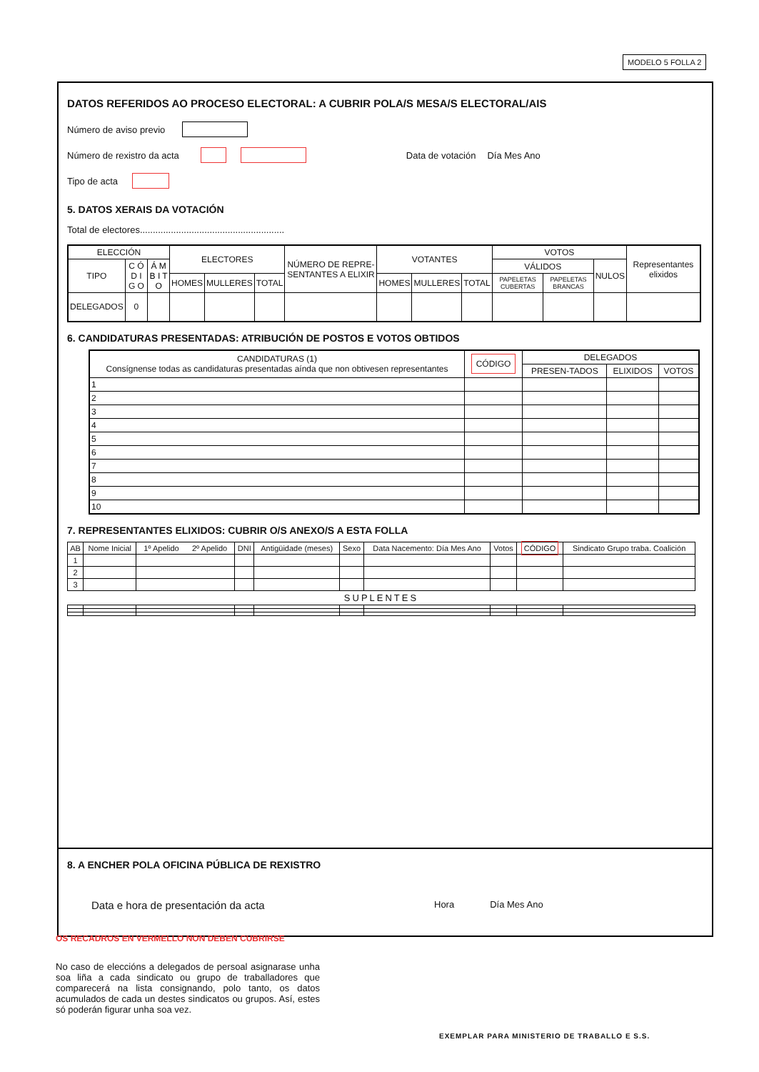MODELO 5 FOLLA 2
DATOS REFERIDOS AO PROCESO ELECTORAL: A CUBRIR POLA/S MESA/S ELECTORAL/AIS
Número de aviso previo
Número de rexistro da acta Data de votación Día Mes Ano
Tipo de acta
5. DATOS XERAIS DA VOTACIÓN
Total de electores........................................................
| ELECCIÓN | | | ELECTORES | | | NÚMERO DE REPRE-SENTANTES A ELIXIR | VOTANTES | | | VOTOS | | | Representantes elixidos |
| --- | --- | --- | --- | --- | --- | --- | --- | --- | --- | --- | --- | --- | --- |
| TIPO | C Ó D I G O | Á M B I T O | | | | | | | | VÁLIDOS | | NULOS | |
| | | | HOMES | MULLERES | TOTAL | | HOMES | MULLERES | TOTAL | PAPELETAS CUBERTAS | PAPELETAS BRANCAS | | |
| DELEGADOS | 0 | | | | | | | | | | | | |
6. CANDIDATURAS PRESENTADAS: ATRIBUCIÓN DE POSTOS E VOTOS OBTIDOS
| CANDIDATURAS (1) Consígnense todas as candidaturas presentadas aínda que non obtivesen representantes | CÓDIGO | DELEGADOS | | |
| --- | --- | --- | --- | --- |
| | | PRESEN-TADOS | ELIXIDOS | VOTOS |
| 1 | | | | |
| 2 | | | | |
| 3 | | | | |
| 4 | | | | |
| 5 | | | | |
| 6 | | | | |
| 7 | | | | |
| 8 | | | | |
| 9 | | | | |
| 10 | | | | |
7. REPRESENTANTES ELIXIDOS: CUBRIR O/S ANEXO/S A ESTA FOLLA
| AB | Nome Inicial | 1º Apelido 2º Apelido | DNI | Antigüidade (meses) | Sexo | Data Nacemento: Día Mes Ano | Votos | CÓDIGO | Sindicato Grupo traba. Coalición |
| --- | --- | --- | --- | --- | --- | --- | --- | --- | --- |
| 1 | | | | | | | | | |
| 2 | | | | | | | | | |
| 3 | | | | | | | | | |
| SUPLENTES | | | | | | | | | |
8. A ENCHER POLA OFICINA PÚBLICA DE REXISTRO
Data e hora de presentación da acta Hora Día Mes Ano
OS RECADROS EN VERMELLO NON DEBEN CUBRIRSE
No caso de eleccións a delegados de persoal asignarase unha soa liña a cada sindicato ou grupo de traballadores que comparecerá na lista consignando, polo tanto, os datos acumulados de cada un destes sindicatos ou grupos. Así, estes só poderán figurar unha soa vez.
EXEMPLAR PARA MINISTERIO DE TRABALLO E S.S.